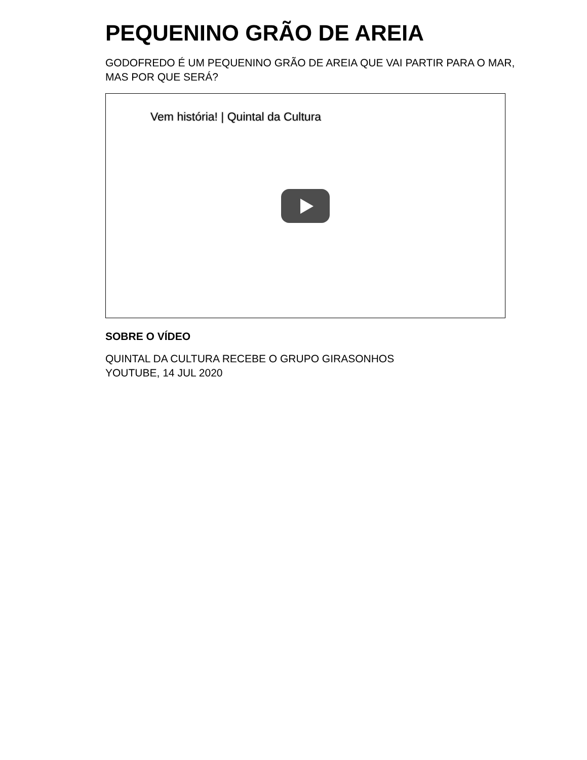PEQUENINO GRÃO DE AREIA
GODOFREDO É UM PEQUENINO GRÃO DE AREIA QUE VAI PARTIR PARA O MAR,
MAS POR QUE SERÁ?
Vem história! | Quintal da Cultura
SOBRE O VÍDEO
QUINTAL DA CULTURA RECEBE O GRUPO GIRASONHOS
YOUTUBE, 14 JUL 2020